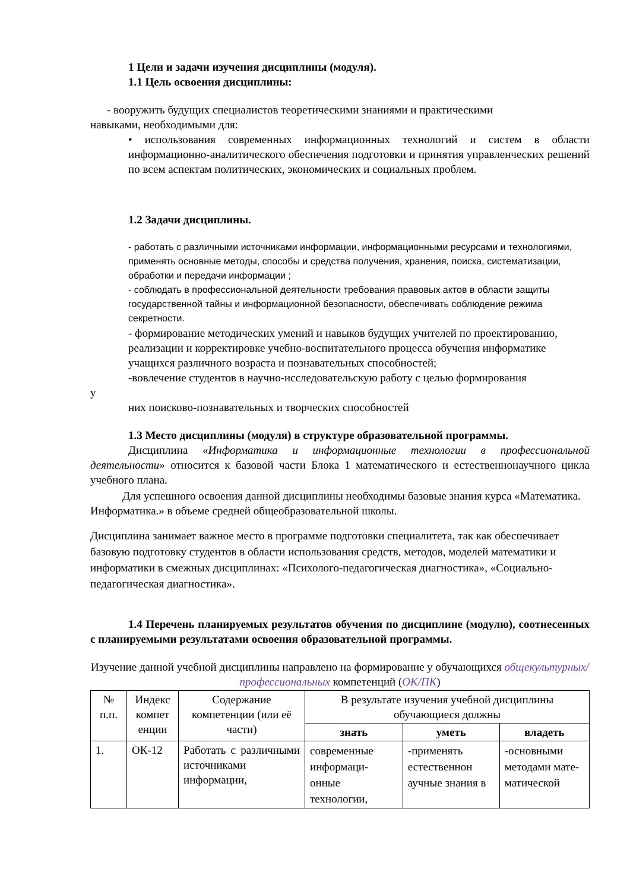1 Цели и задачи изучения дисциплины (модуля).
1.1 Цель освоения дисциплины:
- вооружить будущих специалистов теоретическими знаниями и практическими
навыками, необходимыми для:
• использования современных информационных технологий и систем в области информационно-аналитического обеспечения подготовки и принятия управленческих решений по всем аспектам политических, экономических и социальных проблем.
1.2 Задачи дисциплины.
- работать с различными источниками информации, информационными ресурсами и технологиями, применять основные методы, способы и средства получения, хранения, поиска, систематизации, обработки и передачи информации ;
- соблюдать в профессиональной деятельности требования правовых актов в области защиты государственной тайны и информационной безопасности, обеспечивать соблюдение режима секретности.
- формирование методических умений и навыков будущих учителей по проектированию, реализации и корректировке учебно-воспитательного процесса обучения информатике учащихся различного возраста и познавательных способностей;
-вовлечение студентов в научно-исследовательскую работу с целью формирования
у
них поисково-познавательных и творческих способностей
1.3 Место дисциплины (модуля) в структуре образовательной программы.
Дисциплина «Информатика и информационные технологии в профессиональной деятельности» относится к базовой части Блока 1 математического и естественнонаучного цикла учебного плана.
Для успешного освоения данной дисциплины необходимы базовые знания курса «Математика. Информатика.» в объеме средней общеобразовательной школы.
Дисциплина занимает важное место в программе подготовки специалитета, так как обеспечивает базовую подготовку студентов в области использования средств, методов, моделей математики и информатики в смежных дисциплинах: «Психолого-педагогическая диагностика», «Социально-педагогическая диагностика».
1.4 Перечень планируемых результатов обучения по дисциплине (модулю), соотнесенных с планируемыми результатами освоения образовательной программы.
Изучение данной учебной дисциплины направлено на формирование у обучающихся общекультурных/профессиональных компетенций (ОК/ПК)
| № п.п. | Индекс компет енции | Содержание компетенции (или её части) | В результате изучения учебной дисциплины обучающиеся должны | | |
| --- | --- | --- | --- | --- | --- |
| | | | знать | уметь | владеть |
| 1. | ОК-12 | Работать с различными источниками информации, | современные информаци-онные технологии, | -применять естественнон аучные знания в | -основными методами мате-матической |